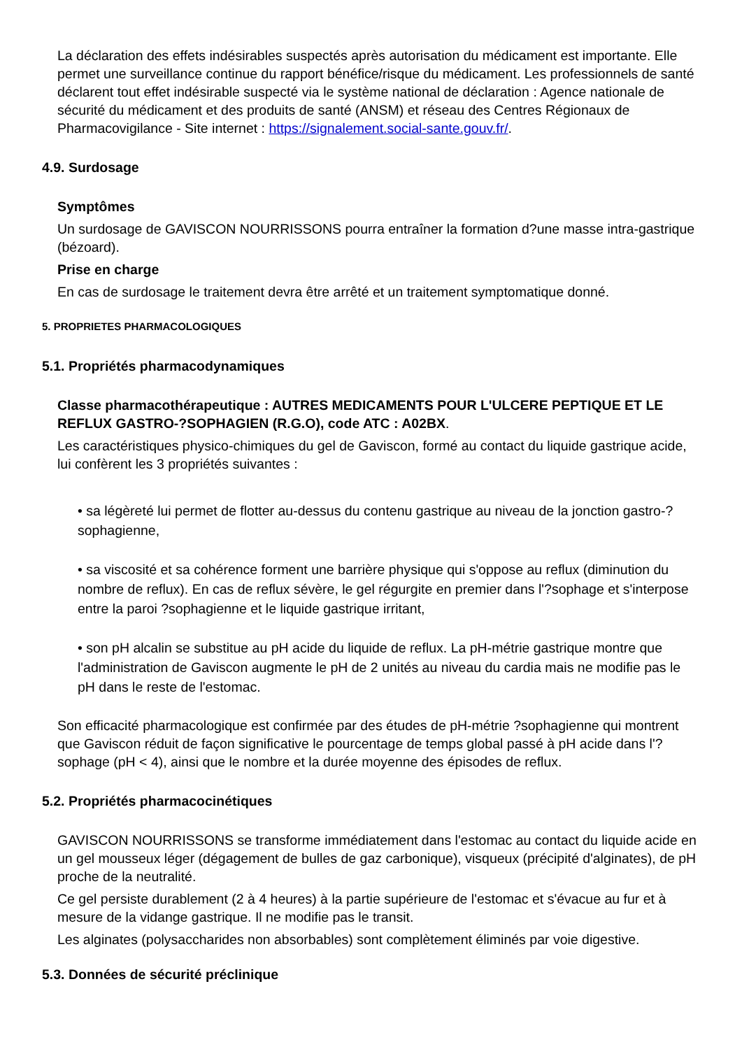La déclaration des effets indésirables suspectés après autorisation du médicament est importante. Elle permet une surveillance continue du rapport bénéfice/risque du médicament. Les professionnels de santé déclarent tout effet indésirable suspecté via le système national de déclaration : Agence nationale de sécurité du médicament et des produits de santé (ANSM) et réseau des Centres Régionaux de Pharmacovigilance - Site internet : https://signalement.social-sante.gouv.fr/.
4.9. Surdosage
Symptômes
Un surdosage de GAVISCON NOURRISSONS pourra entraîner la formation d?une masse intra-gastrique (bézoard).
Prise en charge
En cas de surdosage le traitement devra être arrêté et un traitement symptomatique donné.
5. PROPRIETES PHARMACOLOGIQUES
5.1. Propriétés pharmacodynamiques
Classe pharmacothérapeutique : AUTRES MEDICAMENTS POUR L'ULCERE PEPTIQUE ET LE REFLUX GASTRO-?SOPHAGIEN (R.G.O), code ATC : A02BX.
Les caractéristiques physico-chimiques du gel de Gaviscon, formé au contact du liquide gastrique acide, lui confèrent les 3 propriétés suivantes :
• sa légèreté lui permet de flotter au-dessus du contenu gastrique au niveau de la jonction gastro-?sophagienne,
• sa viscosité et sa cohérence forment une barrière physique qui s'oppose au reflux (diminution du nombre de reflux). En cas de reflux sévère, le gel régurgite en premier dans l'?sophage et s'interpose entre la paroi ?sophagienne et le liquide gastrique irritant,
• son pH alcalin se substitue au pH acide du liquide de reflux. La pH-métrie gastrique montre que l'administration de Gaviscon augmente le pH de 2 unités au niveau du cardia mais ne modifie pas le pH dans le reste de l'estomac.
Son efficacité pharmacologique est confirmée par des études de pH-métrie ?sophagienne qui montrent que Gaviscon réduit de façon significative le pourcentage de temps global passé à pH acide dans l'?sophage (pH < 4), ainsi que le nombre et la durée moyenne des épisodes de reflux.
5.2. Propriétés pharmacocinétiques
GAVISCON NOURRISSONS se transforme immédiatement dans l'estomac au contact du liquide acide en un gel mousseux léger (dégagement de bulles de gaz carbonique), visqueux (précipité d'alginates), de pH proche de la neutralité.
Ce gel persiste durablement (2 à 4 heures) à la partie supérieure de l'estomac et s'évacue au fur et à mesure de la vidange gastrique. Il ne modifie pas le transit.
Les alginates (polysaccharides non absorbables) sont complètement éliminés par voie digestive.
5.3. Données de sécurité préclinique